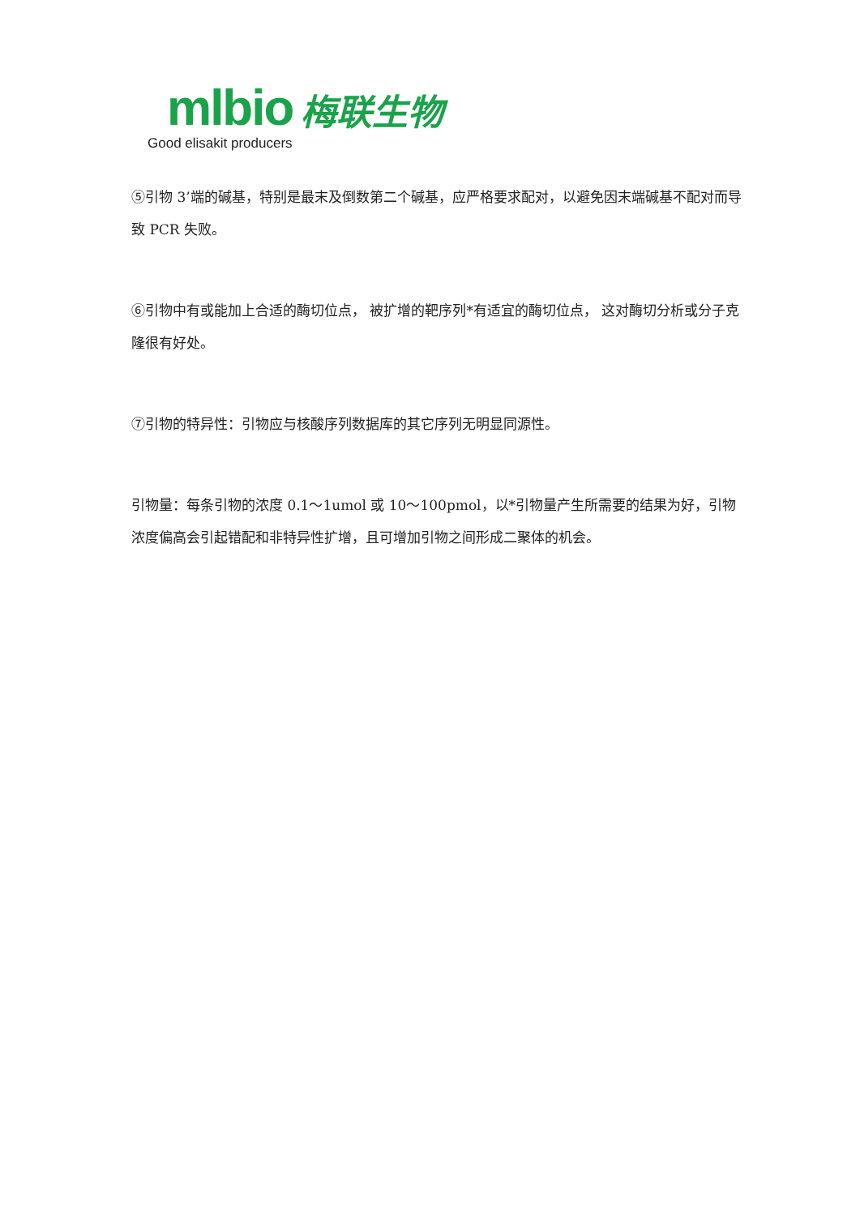mlbio 梅联生物
Good elisakit producers
⑤引物 3’端的碱基，特别是最末及倒数第二个碱基，应严格要求配对，以避免因末端碱基不配对而导致 PCR 失败。
⑥引物中有或能加上合适的酶切位点， 被扩增的靶序列*有适宜的酶切位点， 这对酶切分析或分子克隆很有好处。
⑦引物的特异性：引物应与核酸序列数据库的其它序列无明显同源性。
引物量：每条引物的浓度 0.1～1umol 或 10～100pmol，以*引物量产生所需要的结果为好，引物浓度偏高会引起错配和非特异性扩增，且可增加引物之间形成二聚体的机会。